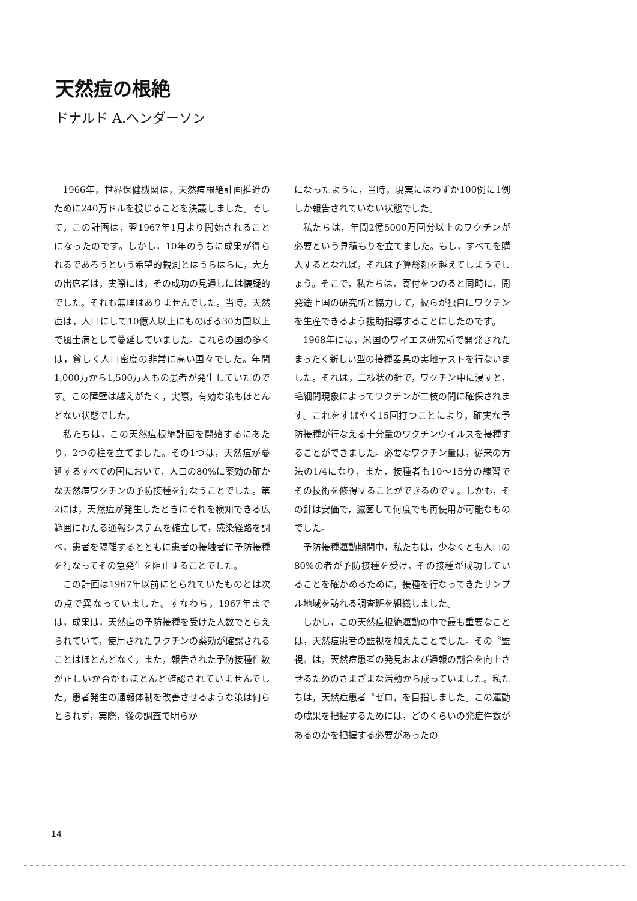天然痘の根絶
ドナルド A.ヘンダーソン
1966年，世界保健機関は，天然痘根絶計画推進のために240万ドルを投じることを決議しました。そして，この計画は，翌1967年1月より開始されることになったのです。しかし，10年のうちに成果が得られるであろうという希望的観測とはうらはらに，大方の出席者は，実際には，その成功の見通しには懐疑的でした。それも無理はありませんでした。当時，天然痘は，人口にして10億人以上にものぼる30カ国以上で風土病として蔓延していました。これらの国の多くは，貧しく人口密度の非常に高い国々でした。年間1,000万から1,500万人もの患者が発生していたのです。この障壁は越えがたく，実際，有効な策もほとんどない状態でした。
私たちは，この天然痘根絶計画を開始するにあたり，2つの柱を立てました。その1つは，天然痘が蔓延するすべての国において，人口の80%に薬効の確かな天然痘ワクチンの予防接種を行なうことでした。第2には，天然痘が発生したときにそれを検知できる広範囲にわたる通報システムを確立して，感染経路を調べ，患者を隔離するとともに患者の接触者に予防接種を行なってその急発生を阻止することでした。
この計画は1967年以前にとられていたものとは次の点で異なっていました。すなわち，1967年までは，成果は，天然痘の予防接種を受けた人数でとらえられていて，使用されたワクチンの薬効が確認されることはほとんどなく，また，報告された予防接種件数が正しいか否かもほとんど確認されていませんでした。患者発生の通報体制を改善させるような策は何らとられず，実際，後の調査で明らか
になったように，当時，現実にはわずか100例に1例しか報告されていない状態でした。
私たちは，年間2億5000万回分以上のワクチンが必要という見積もりを立てました。もし，すべてを購入するとなれば，それは予算総額を越えてしまうでしょう。そこで，私たちは，寄付をつのると同時に，開発途上国の研究所と協力して，彼らが独自にワクチンを生産できるよう援助指導することにしたのです。
1968年には，米国のワイエス研究所で開発されたまったく新しい型の接種器具の実地テストを行ないました。それは，二枝状の針で，ワクチン中に浸すと，毛細間現象によってワクチンが二枝の間に確保されます。これをすばやく15回打つことにより，確実な予防接種が行なえる十分量のワクチンウイルスを接種することができました。必要なワクチン量は，従来の方法の1/4になり，また，接種者も10〜15分の練習でその技術を修得することができるのです。しかも，その針は安価で，滅菌して何度でも再使用が可能なものでした。
予防接種運動期間中，私たちは，少なくとも人口の80%の者が予防接種を受け，その接種が成功していることを確かめるために，接種を行なってきたサンプル地域を訪れる調査班を組織しました。
しかし，この天然痘根絶運動の中で最も重要なことは，天然痘患者の監視を加えたことでした。その〝監視〟は，天然痘患者の発見および通報の割合を向上させるためのさまざまな活動から成っていました。私たちは，天然痘患者〝ゼロ〟を目指しました。この運動の成果を把握するためには，どのくらいの発症件数があるのかを把握する必要があったの
14